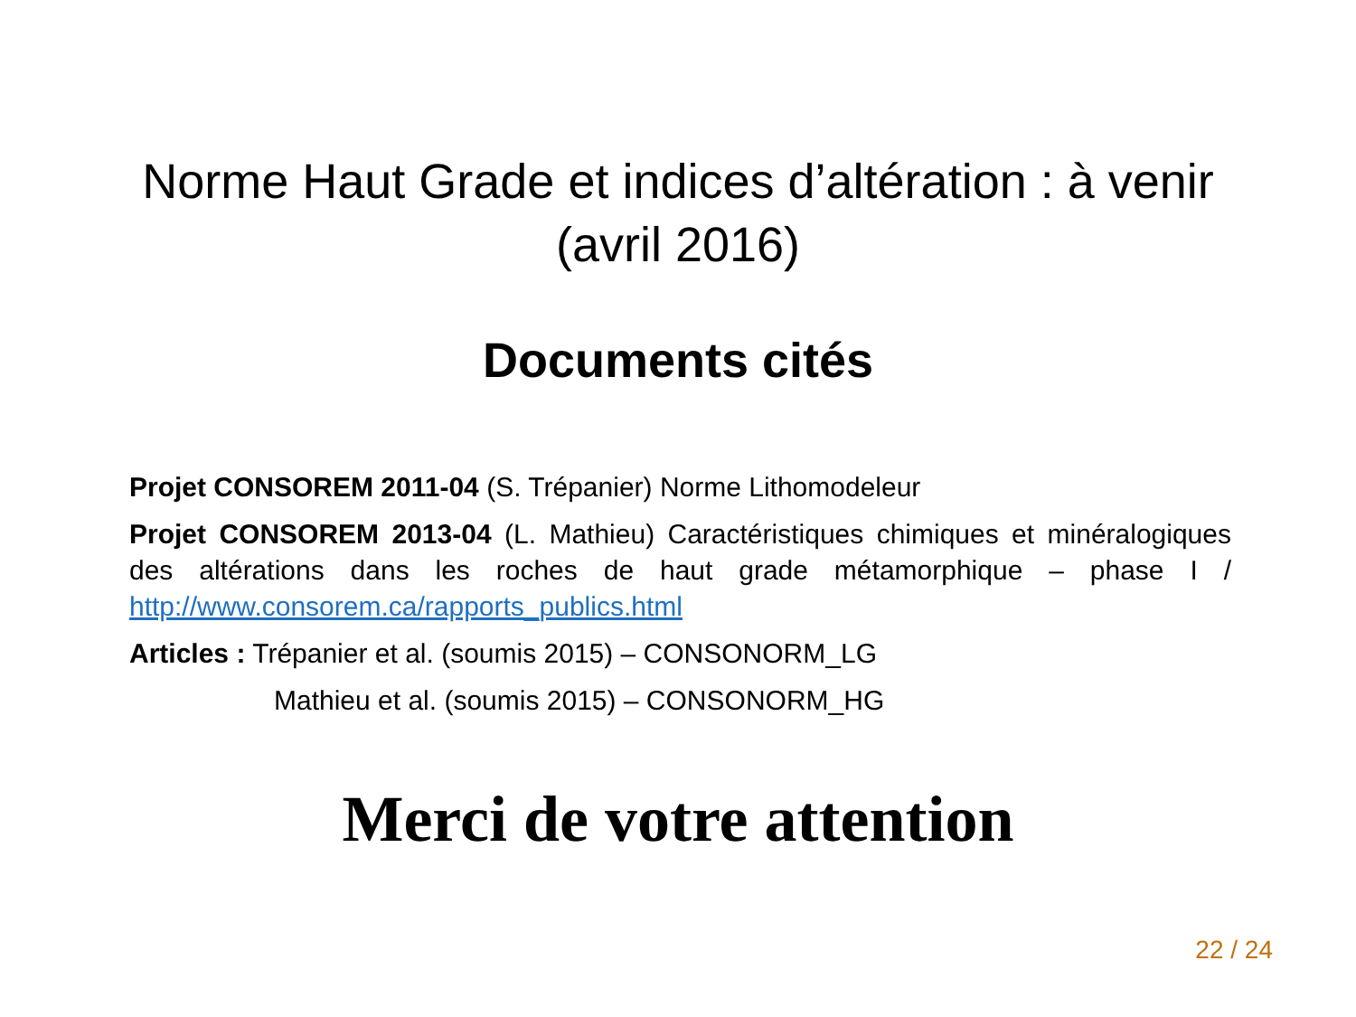Norme Haut Grade et indices d’altération : à venir
(avril 2016)
Documents cités
Projet CONSOREM 2011-04 (S. Trépanier) Norme Lithomodeleur
Projet CONSOREM 2013-04 (L. Mathieu) Caractéristiques chimiques et minéralogiques des altérations dans les roches de haut grade métamorphique – phase I / http://www.consorem.ca/rapports_publics.html
Articles : Trépanier et al. (soumis 2015) – CONSONORM_LG
Mathieu et al. (soumis 2015) – CONSONORM_HG
Merci de votre attention
22 / 24